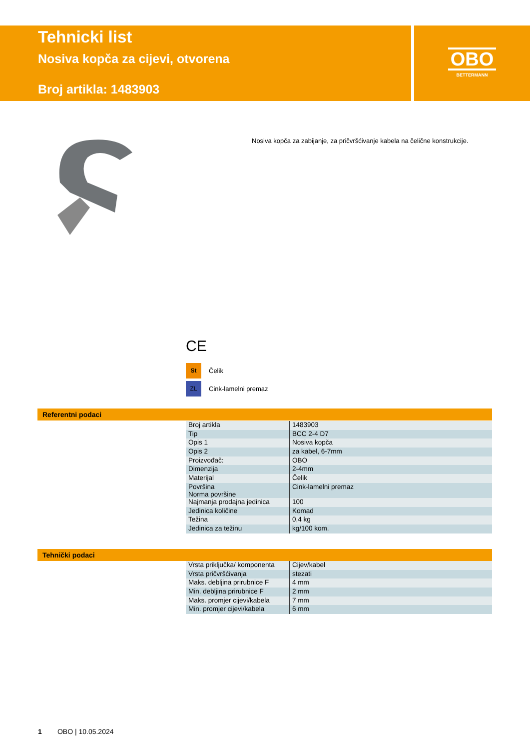Tehnicki list
Nosiva kopča za cijevi, otvorena
Broj artikla: 1483903
OBO
BETTERMANN
Nosiva kopča za zabijanje, za pričvršćivanje kabela na čelične konstrukcije.
CE
St Čelik
ZL Cink-lamelni premaz
Referentni podaci
| Broj artikla | 1483903 |
| Tip | BCC 2-4 D7 |
| Opis 1 | Nosiva kopča |
| Opis 2 | za kabel, 6-7mm |
| Proizvođač: | OBO |
| Dimenzija | 2-4mm |
| Materijal | Čelik |
| Površina Norma površine | Cink-lamelni premaz |
| Najmanja prodajna jedinica | 100 |
| Jedinica količine | Komad |
| Težina | 0,4 kg |
| Jedinica za težinu | kg/100 kom. |
Tehnički podaci
| Vrsta priključka/ komponenta | Cijev/kabel |
| Vrsta pričvršćivanja | stezati |
| Maks. debljina prirubnice F | 4 mm |
| Min. debljina prirubnice F | 2 mm |
| Maks. promjer cijevi/kabela | 7 mm |
| Min. promjer cijevi/kabela | 6 mm |
1 OBO | 10.05.2024